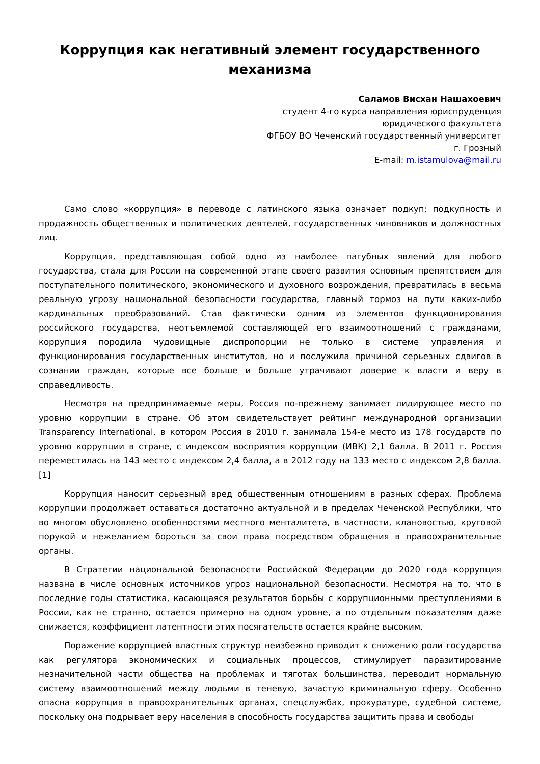Коррупция как негативный элемент государственного механизма
Саламов Висхан Нашахоевич
студент 4-го курса направления юриспруденция
юридического факультета
ФГБОУ ВО Чеченский государственный университет
г. Грозный
E-mail: m.istamulova@mail.ru
Само слово «коррупция» в переводе с латинского языка означает подкуп; подкупность и продажность общественных и политических деятелей, государственных чиновников и должностных лиц.
Коррупция, представляющая собой одно из наиболее пагубных явлений для любого государства, стала для России на современной этапе своего развития основным препятствием для поступательного политического, экономического и духовного возрождения, превратилась в весьма реальную угрозу национальной безопасности государства, главный тормоз на пути каких-либо кардинальных преобразований. Став фактически одним из элементов функционирования российского государства, неотъемлемой составляющей его взаимоотношений с гражданами, коррупция породила чудовищные диспропорции не только в системе управления и функционирования государственных институтов, но и послужила причиной серьезных сдвигов в сознании граждан, которые все больше и больше утрачивают доверие к власти и веру в справедливость.
Несмотря на предпринимаемые меры, Россия по-прежнему занимает лидирующее место по уровню коррупции в стране. Об этом свидетельствует рейтинг международной организации Transparency International, в котором Россия в 2010 г. занимала 154-е место из 178 государств по уровню коррупции в стране, с индексом восприятия коррупции (ИВК) 2,1 балла. В 2011 г. Россия переместилась на 143 место с индексом 2,4 балла, а в 2012 году на 133 место с индексом 2,8 балла. [1]
Коррупция наносит серьезный вред общественным отношениям в разных сферах. Проблема коррупции продолжает оставаться достаточно актуальной и в пределах Чеченской Республики, что во многом обусловлено особенностями местного менталитета, в частности, клановостью, круговой порукой и нежеланием бороться за свои права посредством обращения в правоохранительные органы.
В Стратегии национальной безопасности Российской Федерации до 2020 года коррупция названа в числе основных источников угроз национальной безопасности. Несмотря на то, что в последние годы статистика, касающаяся результатов борьбы с коррупционными преступлениями в России, как не странно, остается примерно на одном уровне, а по отдельным показателям даже снижается, коэффициент латентности этих посягательств остается крайне высоким.
Поражение коррупцией властных структур неизбежно приводит к снижению роли государства как регулятора экономических и социальных процессов, стимулирует паразитирование незначительной части общества на проблемах и тяготах большинства, переводит нормальную систему взаимоотношений между людьми в теневую, зачастую криминальную сферу. Особенно опасна коррупция в правоохранительных органах, спецслужбах, прокуратуре, судебной системе, поскольку она подрывает веру населения в способность государства защитить права и свободы